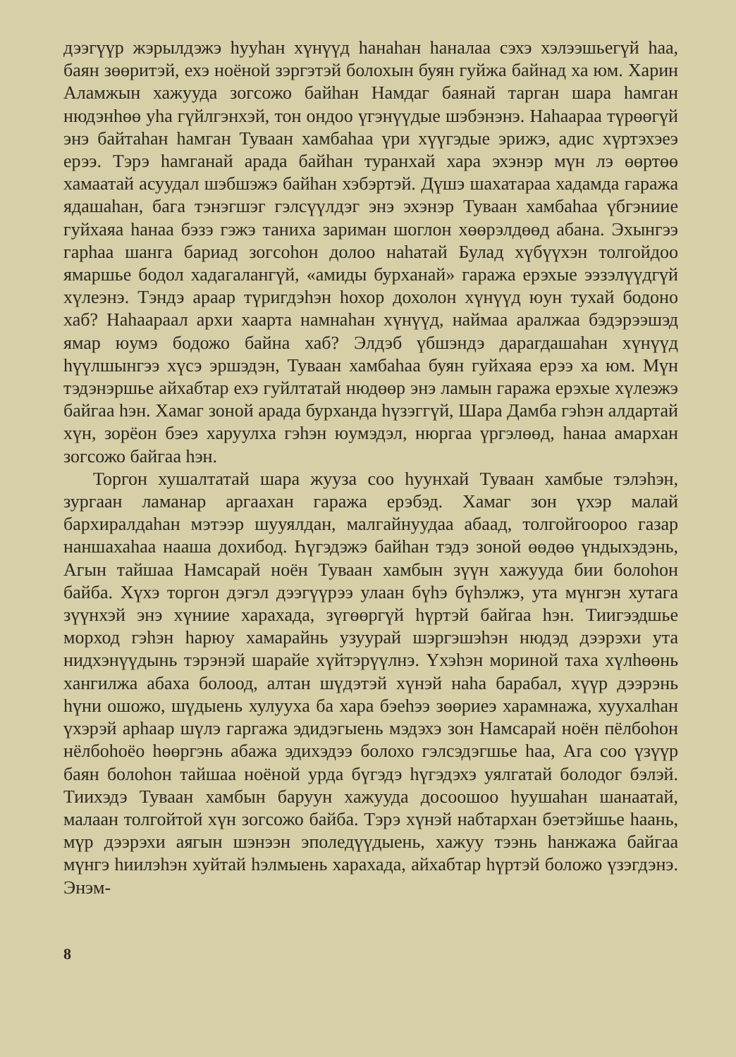дээгүүр жэрылдэжэ һууһан хүнүүд һанаһан һаналаа сэхэ хэлээшьегүй һаа, баян зөөритэй, ехэ ноёной зэргэтэй болохын буян гуйжа байнад ха юм. Харин Аламжын хажууда зогсожо байһан Намдаг баянай тарган шара һамган нюдэнһөө уһа гүйлгэнхэй, тон ондоо үгэнүүдые шэбэнэнэ. Наһаараа түрөөгүй энэ байтаһан һамган Туваан хамбаһаа үри хүүгэдые эрижэ, адис хүртэхэеэ ерээ. Тэрэ һамганай арада байһан туранхай хара эхэнэр мүн лэ өөртөө хамаатай асуудал шэбшэжэ байһан хэбэртэй. Дүшэ шахатараа хадамда гаража ядашаһан, бага тэнэгшэг гэлсүүлдэг энэ эхэнэр Туваан хамбаһаа үбгэниие гуйхаяа һанаа бэзэ гэжэ таниха зариман шоглон хөөрэлдөөд абана. Эхынгээ гарһаа шанга бариад зогсоһон долоо наһатай Булад хүбүүхэн толгойдоо ямаршье бодол хадагалангүй, «амиды бурханай» гаража ерэхые ээзэлүүдгүй хүлеэнэ. Тэндэ араар түригдэһэн һохор дохолон хүнүүд юун тухай бодоно хаб? Наһаараал архи хаарта намнаһан хүнүүд, наймаа аралжаа бэдэрээшэд ямар юумэ бодожо байна хаб? Элдэб үбшэндэ дарагдашаһан хүнүүд һүүлшынгээ хүсэ эршэдэн, Туваан хамбаһаа буян гуйхаяа ерээ ха юм. Мүн тэдэнэршье айхабтар ехэ гуйлтатай нюдөөр энэ ламын гаража ерэхые хүлеэжэ байгаа һэн. Хамаг зоной арада бурханда һүзэггүй, Шара Дамба гэһэн алдартай хүн, зорёон бэеэ харуулха гэһэн юумэдэл, нюргаа үргэлөөд, һанаа амархан зогсожо байгаа һэн.
Торгон хушалтатай шара жууза соо һуунхай Туваан хамбые тэлэһэн, зургаан ламанар аргаахан гаража ерэбэд. Хамаг зон үхэр малай бархиралдаһан мэтээр шууялдан, малгайнуудаа абаад, толгойгоороо газар наншахаһаа нааша дохибод. Һүгэдэжэ байһан тэдэ зоной өөдөө үндыхэдэнь, Агын тайшаа Намсарай ноён Туваан хамбын зүүн хажууда бии болоһон байба. Хүхэ торгон дэгэл дээгүүрээ улаан бүһэ бүһэлжэ, ута мүнгэн хутага зүүнхэй энэ хүниие харахада, зүгөөргүй һүртэй байгаа һэн. Тиигээдшье морход гэһэн һарюу хамарайнь узуурай шэргэшэһэн нюдэд дээрэхи ута нидхэнүүдынь тэрэнэй шарайе хүйтэрүүлнэ. Үхэһэн мориной таха хүлһөөнь хангилжа абаха болоод, алтан шүдэтэй хүнэй наһа барабал, хүүр дээрэнь һүни ошожо, шүдыень хулууха ба хара бэеһээ зөөриеэ харамнажа, хуухалһан үхэрэй арһаар шүлэ гаргажа эдидэгыень мэдэхэ зон Намсарай ноён пёлбоһон нёлбоһоёо һөөргэнь абажа эдихэдээ болохо гэлсэдэгшье һаа, Ага соо үзүүр баян болоһон тайшаа ноёной урда бүгэдэ һүгэдэхэ уялгатай болодог бэлэй. Тиихэдэ Туваан хамбын баруун хажууда досоошоо һуушаһан шанаатай, малаан толгойтой хүн зогсожо байба. Тэрэ хүнэй набтархан бэетэйшье һаань, мүр дээрэхи аягын шэнээн эполедүүдыень, хажуу тээнь һанжажа байгаа мүнгэ һиилэһэн хуйтай һэлмыень харахада, айхабтар һүртэй боложо үзэгдэнэ. Энэм-
8